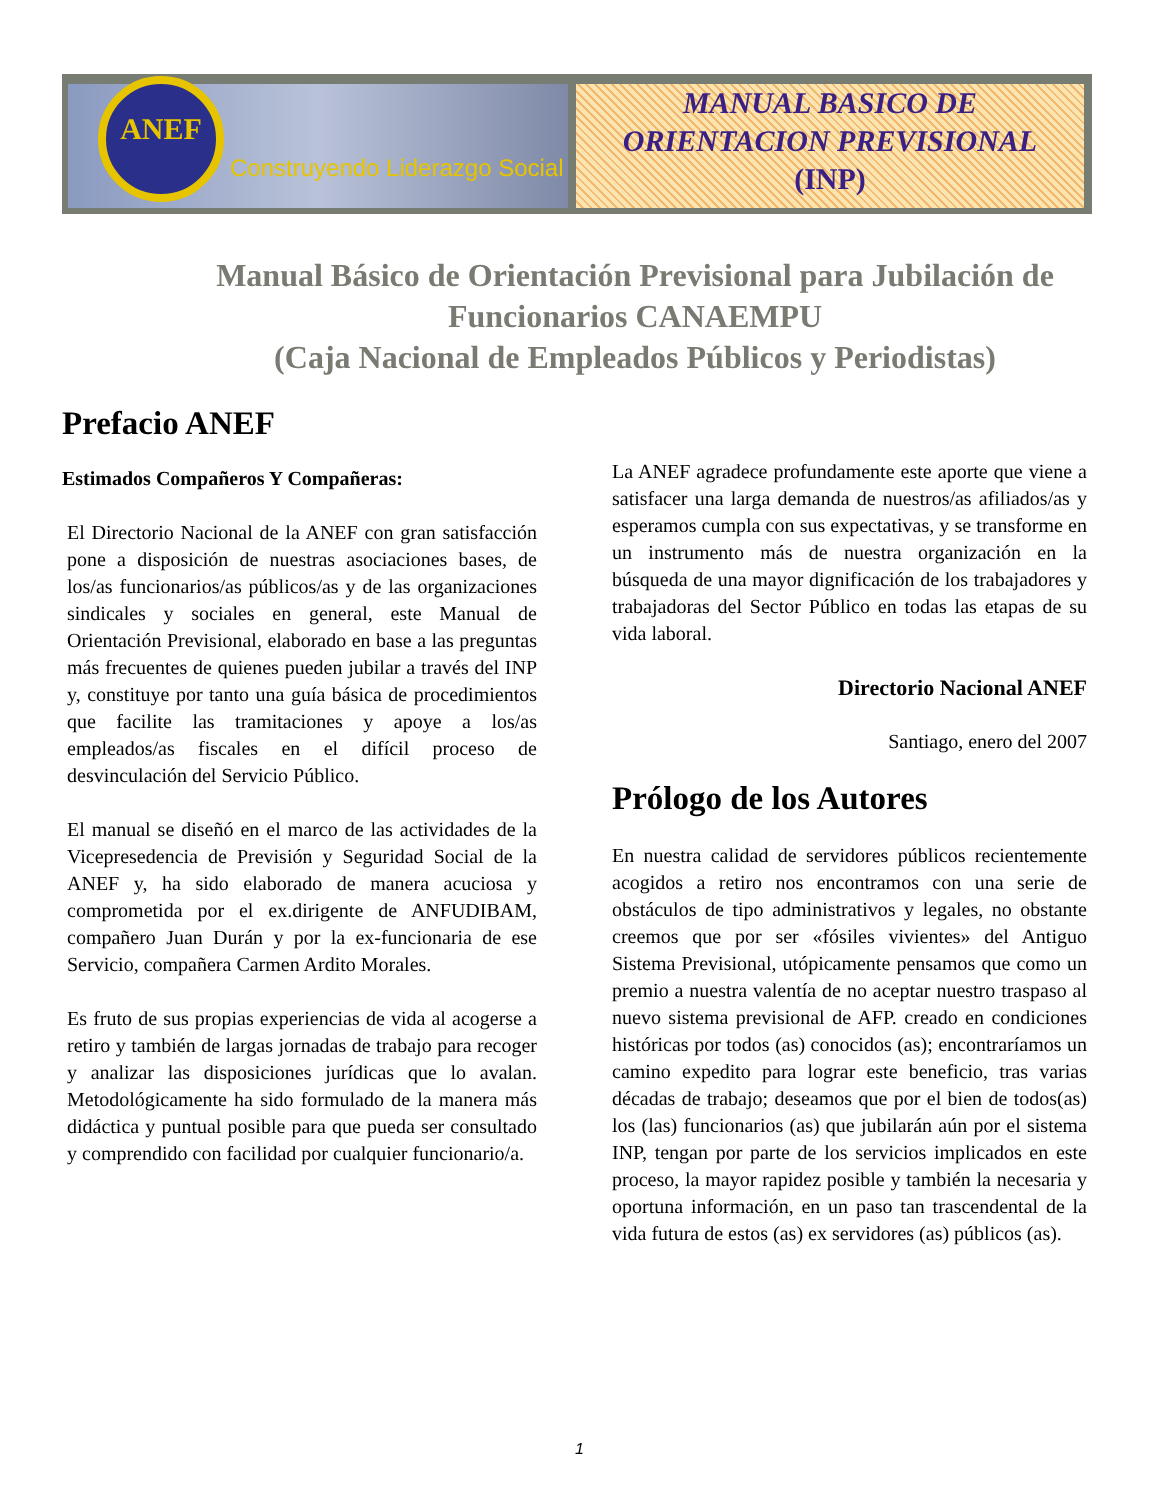ANEF
Construyendo Liderazgo Social
MANUAL BASICO DE
ORIENTACION PREVISIONAL
(INP)
Manual Básico de Orientación Previsional para Jubilación de Funcionarios CANAEMPU
(Caja Nacional de Empleados Públicos y Periodistas)
Prefacio ANEF
Estimados Compañeros Y Compañeras:
El Directorio Nacional de la ANEF con gran satisfacción pone a disposición de nuestras asociaciones bases, de los/as funcionarios/as públicos/as y de las organizaciones sindicales y sociales en general, este Manual de Orientación Previsional, elaborado en base a las preguntas más frecuentes de quienes pueden jubilar a través del INP y, constituye por tanto una guía básica de procedimientos que facilite las tramitaciones y apoye a los/as empleados/as fiscales en el difícil proceso de desvinculación del Servicio Público.
El manual se diseñó en el marco de las actividades de la Vicepresedencia de Previsión y Seguridad Social de la ANEF y, ha sido elaborado de manera acuciosa y comprometida por el ex.dirigente de ANFUDIBAM, compañero Juan Durán y por la ex-funcionaria de ese Servicio, compañera Carmen Ardito Morales.
Es fruto de sus propias experiencias de vida al acogerse a retiro y también de largas jornadas de trabajo para recoger y analizar las disposiciones jurídicas que lo avalan. Metodológicamente ha sido formulado de la manera más didáctica y puntual posible para que pueda ser consultado y comprendido con facilidad por cualquier funcionario/a.
La ANEF agradece profundamente este aporte que viene a satisfacer una larga demanda de nuestros/as afiliados/as y esperamos cumpla con sus expectativas, y se transforme en un instrumento más de nuestra organización en la búsqueda de una mayor dignificación de los trabajadores y trabajadoras del Sector Público en todas las etapas de su vida laboral.
Directorio Nacional ANEF
Santiago, enero del 2007
Prólogo de los Autores
En nuestra calidad de servidores públicos recientemente acogidos a retiro nos encontramos con una serie de obstáculos de tipo administrativos y legales, no obstante creemos que por ser «fósiles vivientes» del Antiguo Sistema Previsional, utópicamente pensamos que como un premio a nuestra valentía de no aceptar nuestro traspaso al nuevo sistema previsional de AFP. creado en condiciones históricas por todos (as) conocidos (as); encontraríamos un camino expedito para lograr este beneficio, tras varias décadas de trabajo; deseamos que por el bien de todos(as) los (las) funcionarios (as) que jubilarán aún por el sistema INP, tengan por parte de los servicios implicados en este proceso, la mayor rapidez posible y también la necesaria y oportuna información, en un paso tan trascendental de la vida futura de estos (as) ex servidores (as) públicos (as).
1